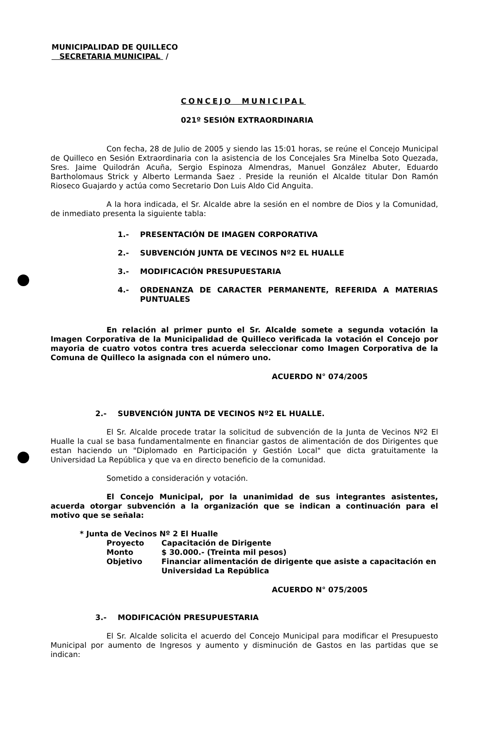MUNICIPALIDAD DE QUILLECO
SECRETARIA MUNICIPAL /
CONCEJO MUNICIPAL
021º SESIÓN EXTRAORDINARIA
Con fecha, 28 de Julio de 2005 y siendo las 15:01 horas, se reúne el Concejo Municipal de Quilleco en Sesión Extraordinaria con la asistencia de los Concejales Sra Minelba Soto Quezada, Sres. Jaime Quilodrán Acuña, Sergio Espinoza Almendras, Manuel González Abuter, Eduardo Bartholomaus Strick y Alberto Lermanda Saez . Preside la reunión el Alcalde titular Don Ramón Rioseco Guajardo y actúa como Secretario Don Luis Aldo Cid Anguita.
A la hora indicada, el Sr. Alcalde abre la sesión en el nombre de Dios y la Comunidad, de inmediato presenta la siguiente tabla:
1.- PRESENTACIÓN DE IMAGEN CORPORATIVA
2.- SUBVENCIÓN JUNTA DE VECINOS Nº2 EL HUALLE
3.- MODIFICACIÓN PRESUPUESTARIA
4.- ORDENANZA DE CARACTER PERMANENTE, REFERIDA A MATERIAS PUNTUALES
En relación al primer punto el Sr. Alcalde somete a segunda votación la Imagen Corporativa de la Municipalidad de Quilleco verificada la votación el Concejo por mayoria de cuatro votos contra tres acuerda seleccionar como Imagen Corporativa de la Comuna de Quilleco la asignada con el número uno.
ACUERDO N° 074/2005
2.- SUBVENCIÓN JUNTA DE VECINOS Nº2 EL HUALLE.
El Sr. Alcalde procede tratar la solicitud de subvención de la Junta de Vecinos Nº2 El Hualle la cual se basa fundamentalmente en financiar gastos de alimentación de dos Dirigentes que estan haciendo un "Diplomado en Participación y Gestión Local" que dicta gratuitamente la Universidad La República y que va en directo beneficio de la comunidad.
Sometido a consideración y votación.
El Concejo Municipal, por la unanimidad de sus integrantes asistentes, acuerda otorgar subvención a la organización que se indican a continuación para el motivo que se señala:
* Junta de Vecinos Nº 2 El Hualle
Proyecto Capacitación de Dirigente
Monto $ 30.000.- (Treinta mil pesos)
Objetivo Financiar alimentación de dirigente que asiste a capacitación en Universidad La República
ACUERDO N° 075/2005
3.- MODIFICACIÓN PRESUPUESTARIA
El Sr. Alcalde solicita el acuerdo del Concejo Municipal para modificar el Presupuesto Municipal por aumento de Ingresos y aumento y disminución de Gastos en las partidas que se indican: